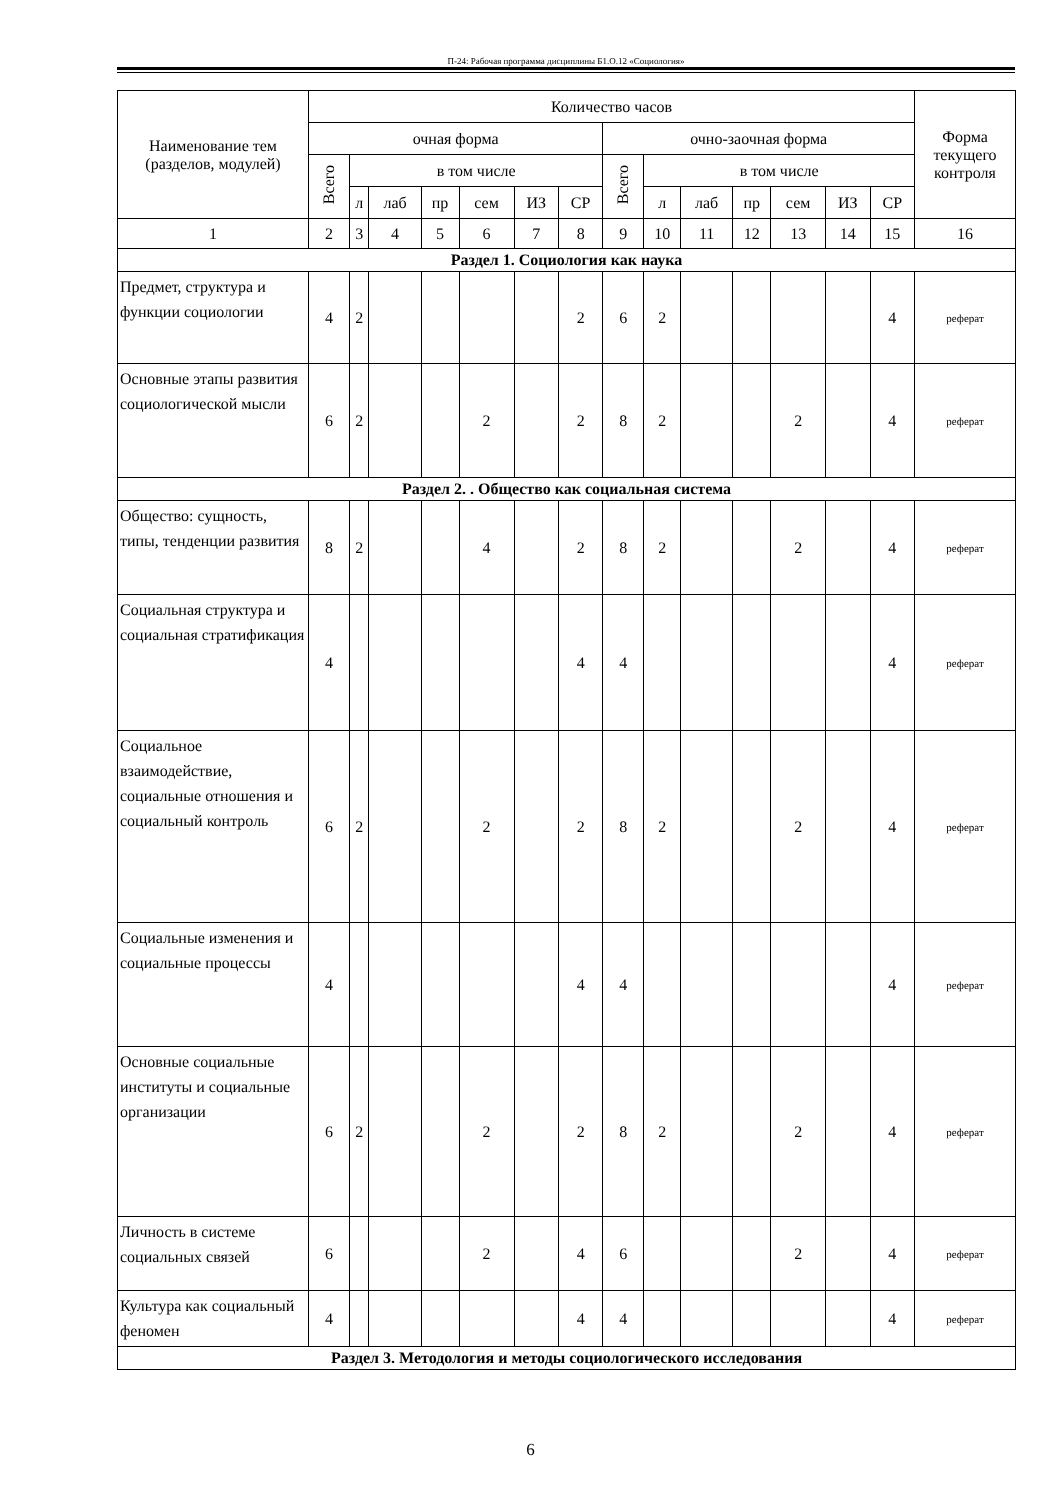П-24: Рабочая программа дисциплины Б1.О.12 «Социология»
| Наименование тем (разделов, модулей) | Количество часов | | | | | | | | | | | | | | Форма текущего контроля |
| --- | --- | --- | --- | --- | --- | --- | --- | --- | --- | --- | --- | --- | --- | --- | --- |
| | очная форма | | | | | | | очно-заочная форма | | | | | | | |
| | Всего | в том числе | | | | | | Всего | в том числе | | | | | | |
| | | л | лаб | пр | сем | ИЗ | СР | | л | лаб | пр | сем | ИЗ | СР | |
| 1 | 2 | 3 | 4 | 5 | 6 | 7 | 8 | 9 | 10 | 11 | 12 | 13 | 14 | 15 | 16 |
| Раздел 1. Социология как наука | | | | | | | | | | | | | | | |
| Предмет, структура и функции социологии | 4 | 2 | | | | | 2 | 6 | 2 | | | | | 4 | реферат |
| Основные этапы развития социологической мысли | 6 | 2 | | | 2 | | 2 | 8 | 2 | | | 2 | | 4 | реферат |
| Раздел 2. . Общество как социальная система | | | | | | | | | | | | | | | |
| Общество: сущность, типы, тенденции развития | 8 | 2 | | | 4 | | 2 | 8 | 2 | | | 2 | | 4 | реферат |
| Социальная структура и социальная стратификация | 4 | | | | | | 4 | 4 | | | | | | 4 | реферат |
| Социальное взаимодействие, социальные отношения и социальный контроль | 6 | 2 | | | 2 | | 2 | 8 | 2 | | | 2 | | 4 | реферат |
| Социальные изменения и социальные процессы | 4 | | | | | | 4 | 4 | | | | | | 4 | реферат |
| Основные социальные институты и социальные организации | 6 | 2 | | | 2 | | 2 | 8 | 2 | | | 2 | | 4 | реферат |
| Личность в системе социальных связей | 6 | | | | 2 | | 4 | 6 | | | | 2 | | 4 | реферат |
| Культура как социальный феномен | 4 | | | | | | 4 | 4 | | | | | | 4 | реферат |
| Раздел 3. Методология и методы социологического исследования | | | | | | | | | | | | | | | |
6